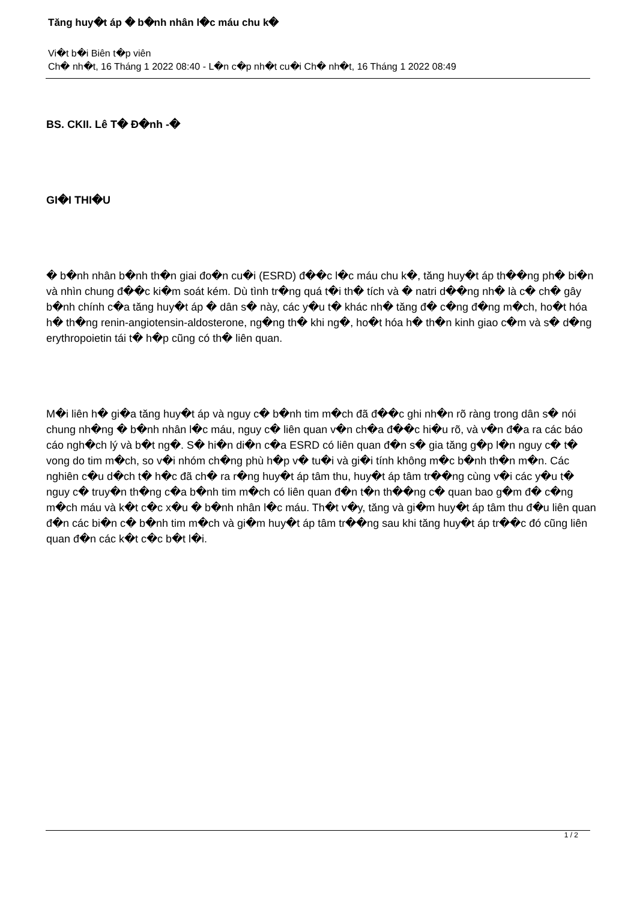Tăng huy�t áp � b�nh nhân l�c máu chu k�
Vi�t b�i Biên t�p viên
Ch� nh�t, 16 Tháng 1 2022 08:40 - L�n c�p nh�t cu�i Ch� nh�t, 16 Tháng 1 2022 08:49
BS. CKII. Lê T� Đ�nh -�
GI�I THI�U
� b�nh nhân b�nh th�n giai đo�n cu�i (ESRD) đ��c l�c máu chu k�, tăng huy�t áp th��ng ph� bi�n và nhìn chung đ��c ki�m soát kém. Dù tình tr�ng quá t�i th� tích và � natri d��ng nh� là c� ch� gây b�nh chính c�a tăng huy�t áp � dân s� này, các y�u t� khác nh� tăng đ� c�ng đ�ng m�ch, ho�t hóa h� th�ng renin-angiotensin-aldosterone, ng�ng th� khi ng�, ho�t hóa h� th�n kinh giao c�m và s� d�ng erythropoietin tái t� h�p cũng có th� liên quan.
M�i liên h� gi�a tăng huy�t áp và nguy c� b�nh tim m�ch đã đ��c ghi nh�n rõ ràng trong dân s� nói chung nh�ng � b�nh nhân l�c máu, nguy c� liên quan v�n ch�a đ��c hi�u rõ, và v�n đ�a ra các báo cáo ngh�ch lý và b�t ng�. S� hi�n di�n c�a ESRD có liên quan đ�n s� gia tăng g�p l�n nguy c� t� vong do tim m�ch, so v�i nhóm ch�ng phù h�p v� tu�i và gi�i tính không m�c b�nh th�n m�n. Các nghiên c�u d�ch t� h�c đã ch� ra r�ng huy�t áp tâm thu, huy�t áp tâm tr��ng cùng v�i các y�u t� nguy c� truy�n th�ng c�a b�nh tim m�ch có liên quan đ�n t�n th��ng c� quan bao g�m đ� c�ng m�ch máu và k�t c�c x�u � b�nh nhân l�c máu. Th�t v�y, tăng và gi�m huy�t áp tâm thu đ�u liên quan đ�n các bi�n c� b�nh tim m�ch và gi�m huy�t áp tâm tr��ng sau khi tăng huy�t áp tr��c đó cũng liên quan đ�n các k�t c�c b�t l�i.
1 / 2